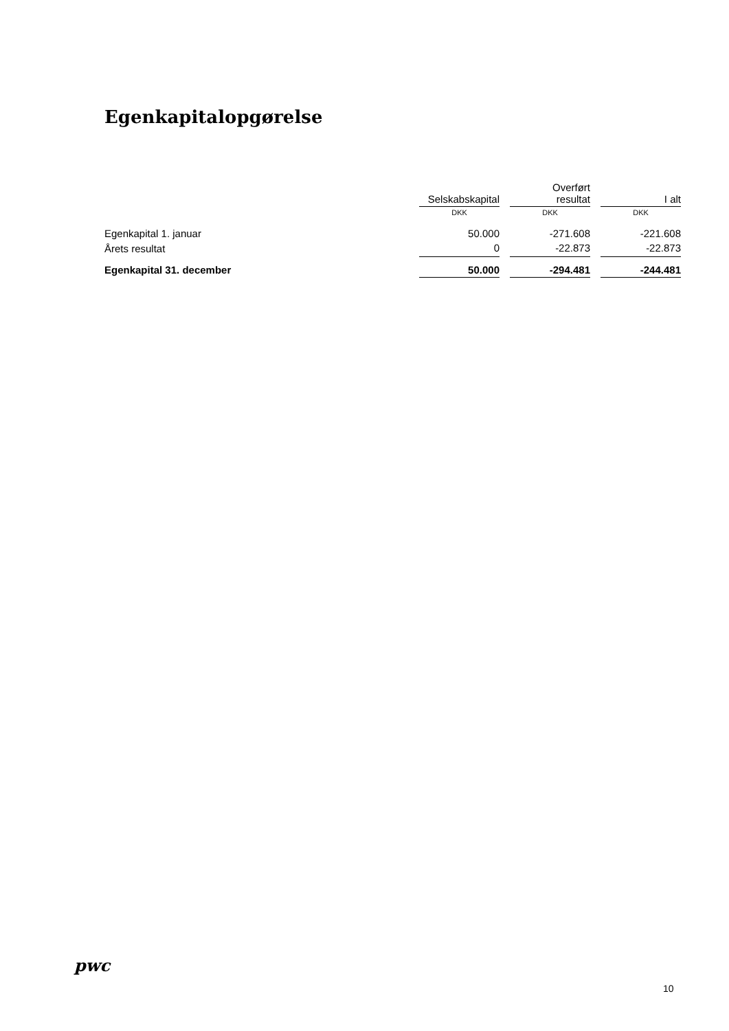Egenkapitalopgørelse
| | Selskabskapital | | Overført resultat | | I alt |
| --- | --- | --- | --- | --- | --- |
| | DKK | | DKK | | DKK |
| Egenkapital 1. januar | 50.000 | | -271.608 | | -221.608 |
| Årets resultat | 0 | | -22.873 | | -22.873 |
| Egenkapital 31. december | 50.000 | | -294.481 | | -244.481 |
pwc
10